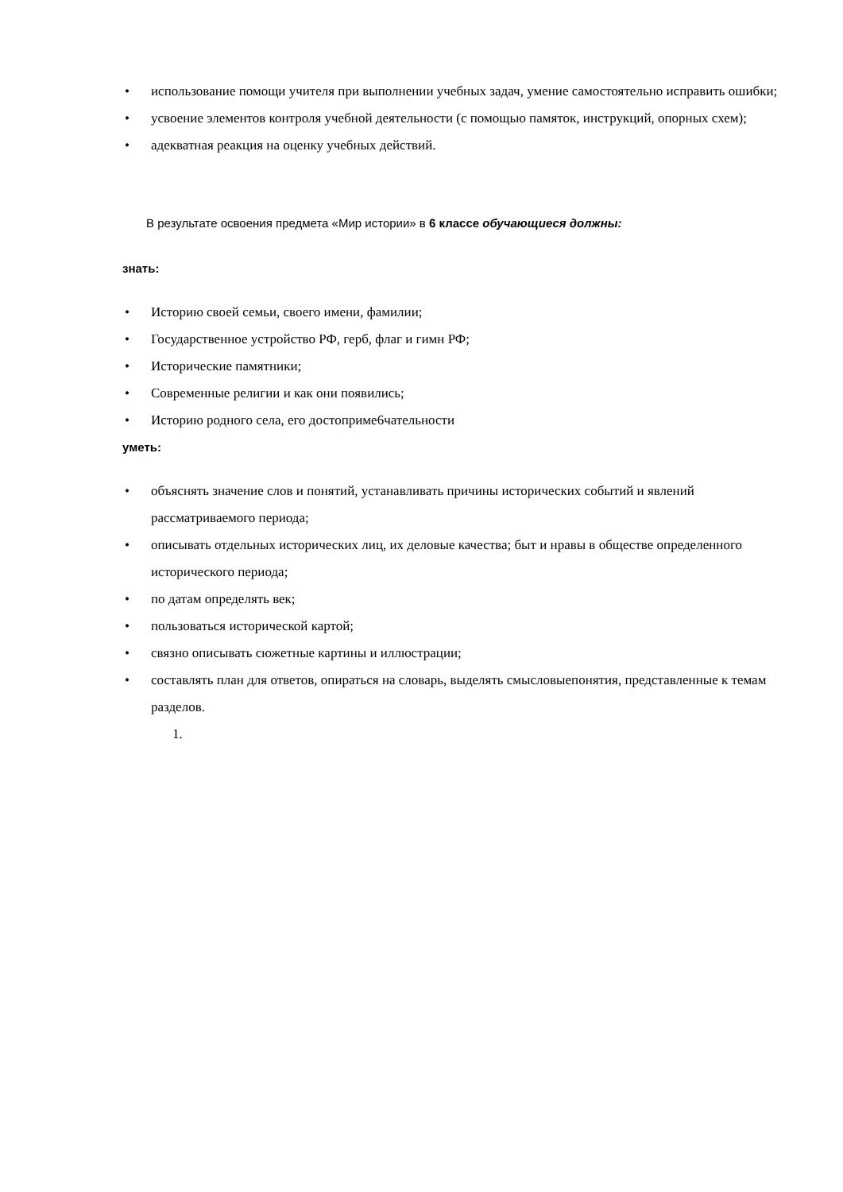• использование помощи учителя при выполнении учебных задач, умение самостоятельно исправить ошибки;
• усвоение элементов контроля учебной деятельности (с помощью памяток, инструкций, опорных схем);
• адекватная реакция на оценку учебных действий.
В результате освоения предмета «Мир истории» в 6 классе обучающиеся должны:
знать:
• Историю своей семьи, своего имени, фамилии;
• Государственное устройство РФ, герб, флаг и гимн РФ;
• Исторические памятники;
• Современные религии и как они появились;
• Историю родного села, его достоприме6чательности
уметь:
• объяснять значение слов и понятий, устанавливать причины исторических событий и явлений рассматриваемого периода;
• описывать отдельных исторических лиц, их деловые качества; быт и нравы в обществе определенного исторического периода;
• по датам определять век;
• пользоваться исторической картой;
• связно описывать сюжетные картины и иллюстрации;
• составлять план для ответов, опираться на словарь, выделять смысловыепонятия, представленные к темам разделов.
1.